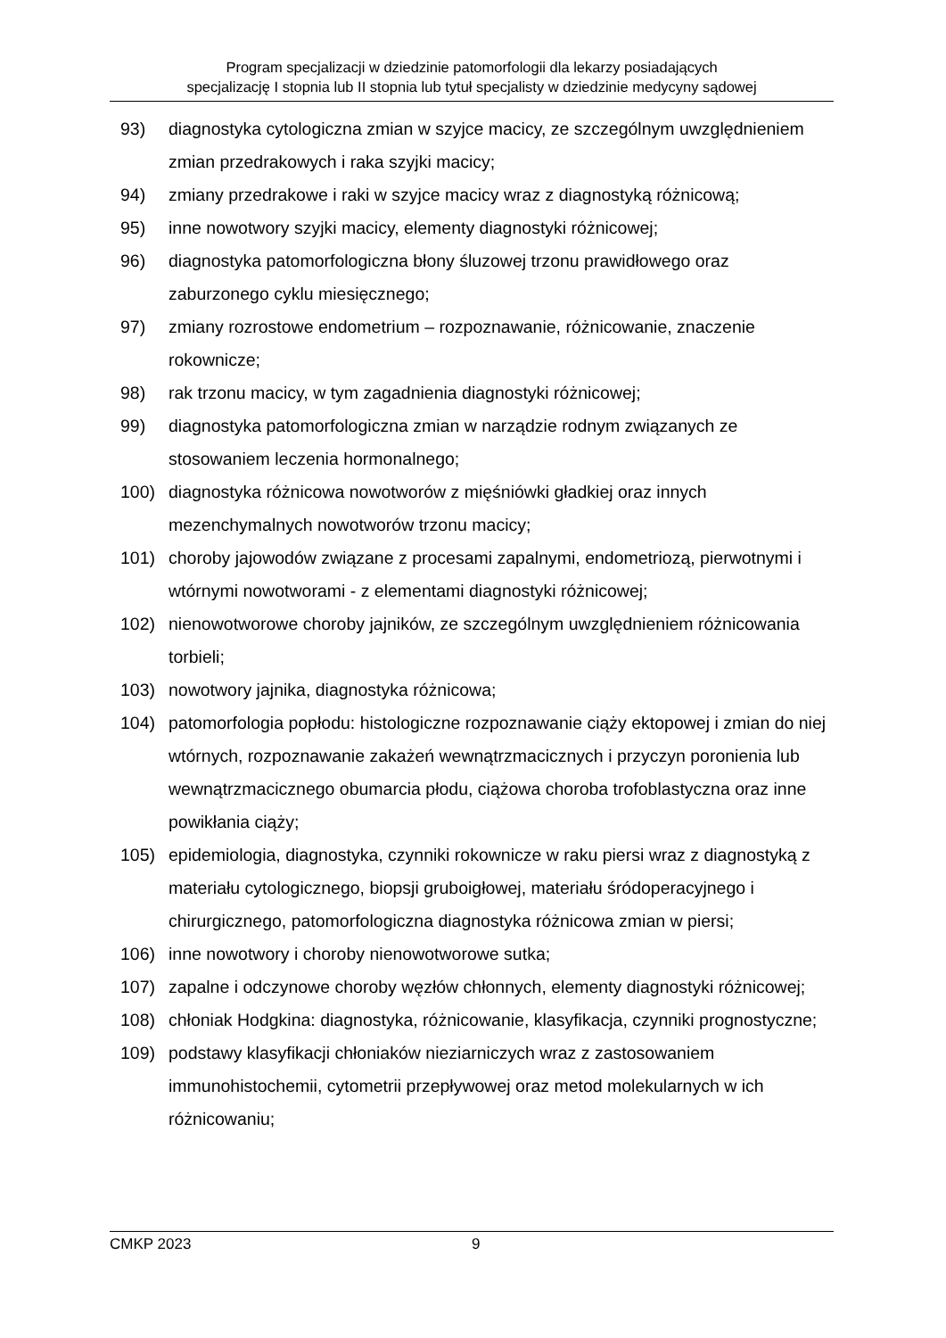Program specjalizacji w dziedzinie patomorfologii dla lekarzy posiadających
specjalizację I stopnia lub II stopnia lub tytuł specjalisty w dziedzinie medycyny sądowej
93) diagnostyka cytologiczna zmian w szyjce macicy, ze szczególnym uwzględnieniem zmian przedrakowych i raka szyjki macicy;
94) zmiany przedrakowe i raki w szyjce macicy wraz z diagnostyką różnicową;
95) inne nowotwory szyjki macicy, elementy diagnostyki różnicowej;
96) diagnostyka patomorfologiczna błony śluzowej trzonu prawidłowego oraz zaburzonego cyklu miesięcznego;
97) zmiany rozrostowe endometrium – rozpoznawanie, różnicowanie, znaczenie rokownicze;
98) rak trzonu macicy, w tym zagadnienia diagnostyki różnicowej;
99) diagnostyka patomorfologiczna zmian w narządzie rodnym związanych ze stosowaniem leczenia hormonalnego;
100) diagnostyka różnicowa nowotworów z mięśniówki gładkiej oraz innych mezenchymalnych nowotworów trzonu macicy;
101) choroby jajowodów związane z procesami zapalnymi, endometriozą, pierwotnymi i wtórnymi nowotworami - z elementami diagnostyki różnicowej;
102) nienowotworowe choroby jajników, ze szczególnym uwzględnieniem różnicowania torbieli;
103) nowotwory jajnika, diagnostyka różnicowa;
104) patomorfologia popłodu: histologiczne rozpoznawanie ciąży ektopowej i zmian do niej wtórnych, rozpoznawanie zakażeń wewnątrzmacicznych i przyczyn poronienia lub wewnątrzmacicznego obumarcia płodu, ciążowa choroba trofoblastyczna oraz inne powikłania ciąży;
105) epidemiologia, diagnostyka, czynniki rokownicze w raku piersi wraz z diagnostyką z materiału cytologicznego, biopsji gruboigłowej, materiału śródoperacyjnego i chirurgicznego, patomorfologiczna diagnostyka różnicowa zmian w piersi;
106) inne nowotwory i choroby nienowotworowe sutka;
107) zapalne i odczynowe choroby węzłów chłonnych, elementy diagnostyki różnicowej;
108) chłoniak Hodgkina: diagnostyka, różnicowanie, klasyfikacja, czynniki prognostyczne;
109) podstawy klasyfikacji chłoniaków nieziarniczych wraz z zastosowaniem immunohistochemii, cytometrii przepływowej oraz metod molekularnych w ich różnicowaniu;
CMKP 2023 9